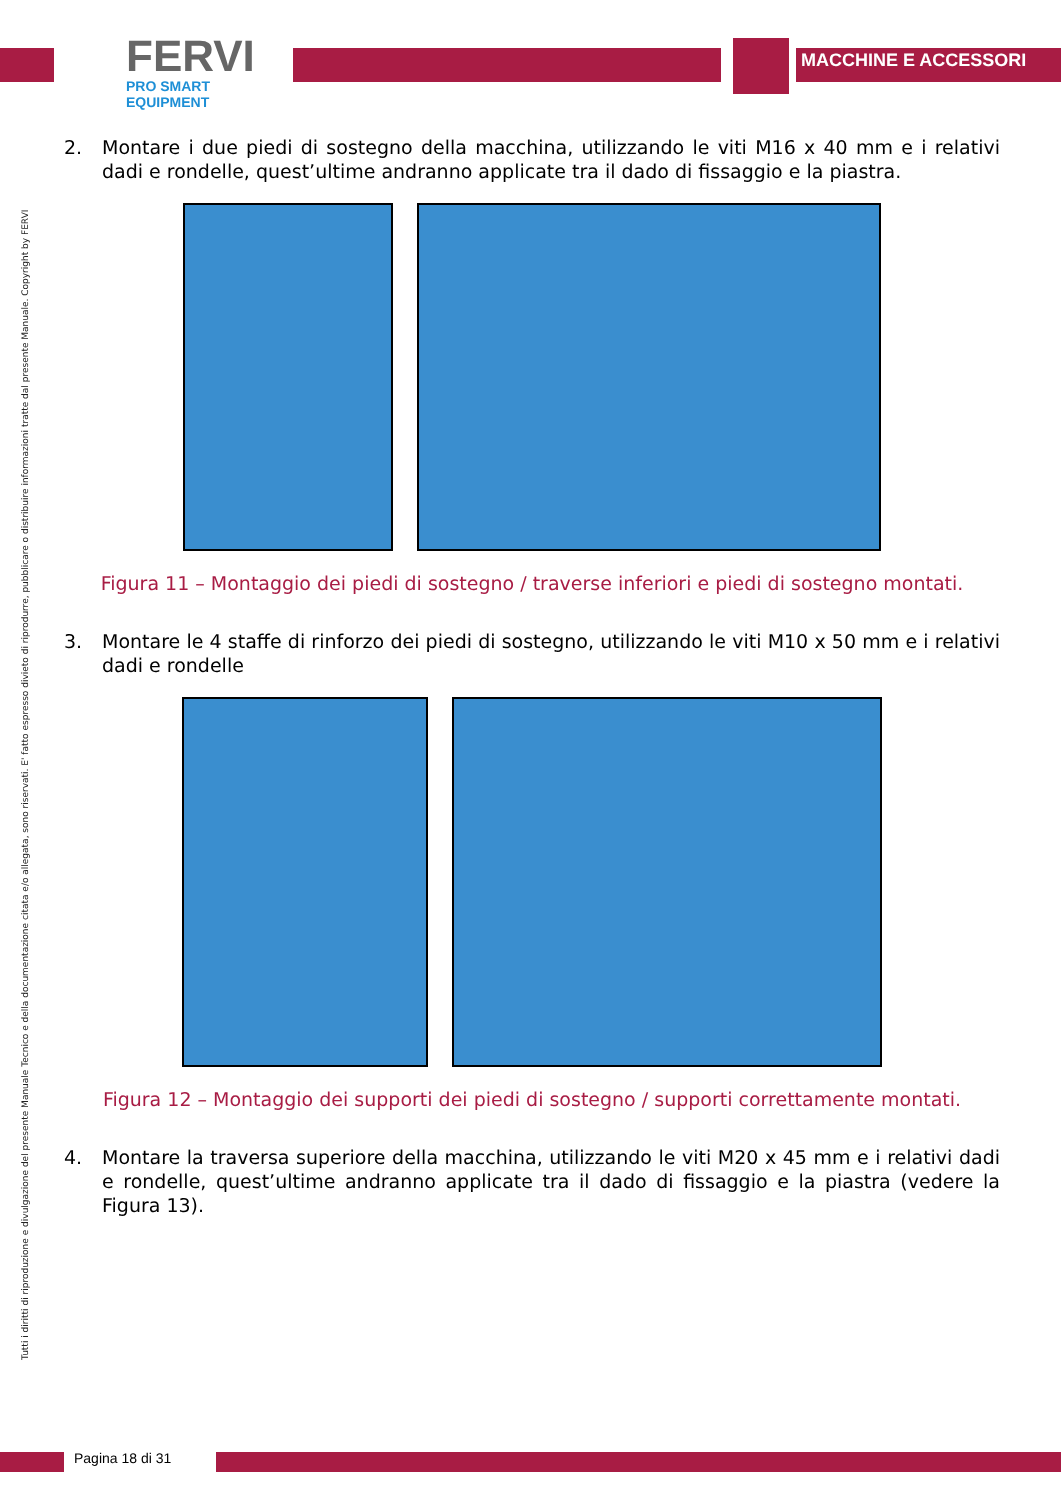FERVI
PRO SMART EQUIPMENT
MACCHINE E ACCESSORI
2. Montare i due piedi di sostegno della macchina, utilizzando le viti M16 x 40 mm e i relativi dadi e rondelle, quest’ultime andranno applicate tra il dado di fissaggio e la piastra.
Figura 11 – Montaggio dei piedi di sostegno / traverse inferiori e piedi di sostegno montati.
3. Montare le 4 staffe di rinforzo dei piedi di sostegno, utilizzando le viti M10 x 50 mm e i relativi dadi e rondelle
Figura 12 – Montaggio dei supporti dei piedi di sostegno / supporti correttamente montati.
4. Montare la traversa superiore della macchina, utilizzando le viti M20 x 45 mm e i relativi dadi e rondelle, quest’ultime andranno applicate tra il dado di fissaggio e la piastra (vedere la Figura 13).
Tutti i diritti di riproduzione e divulgazione del presente Manuale Tecnico e della documentazione citata e/o allegata, sono riservati. E' fatto espresso divieto di riprodurre, pubblicare o distribuire informazioni tratte dal presente Manuale. Copyright by FERVI
Pagina 18 di 31